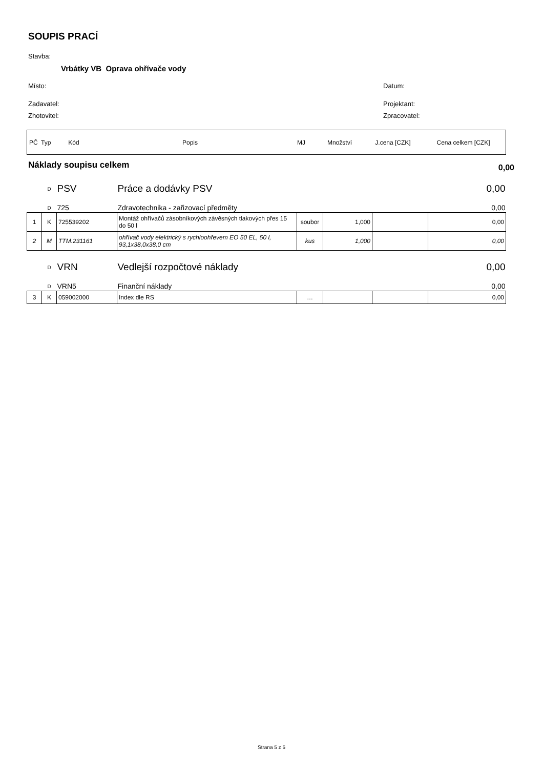SOUPIS PRACÍ
Stavba:
Vrbátky VB Oprava ohřívače vody
Místo: Datum:
Zadavatel: Projektant:
Zhotovitel: Zpracovatel:
| PČ Typ | Kód | Popis | MJ | Množství | J.cena [CZK] | Cena celkem [CZK] |
Náklady soupisu celkem 0,00
| | D | PSV | Práce a dodávky PSV | | | | 0,00 |
| | D | 725 | Zdravotechnika - zařizovací předměty | | | | 0,00 |
| 1 | K | 725539202 | Montáž ohřívačů zásobníkových závěsných tlakových přes 15 do 50 l | soubor | 1,000 | | 0,00 |
| 2 | M | TTM.231161 | ohřívač vody elektrický s rychloohřevem EO 50 EL, 50 l, 93,1x38,0x38,0 cm | kus | 1,000 | | 0,00 |
| | D | VRN | Vedlejší rozpočtové náklady | | | | 0,00 |
| | D | VRN5 | Finanční náklady | | | | 0,00 |
| 3 | K | 059002000 | Index dle RS | … | | | 0,00 |
Strana 5 z 5